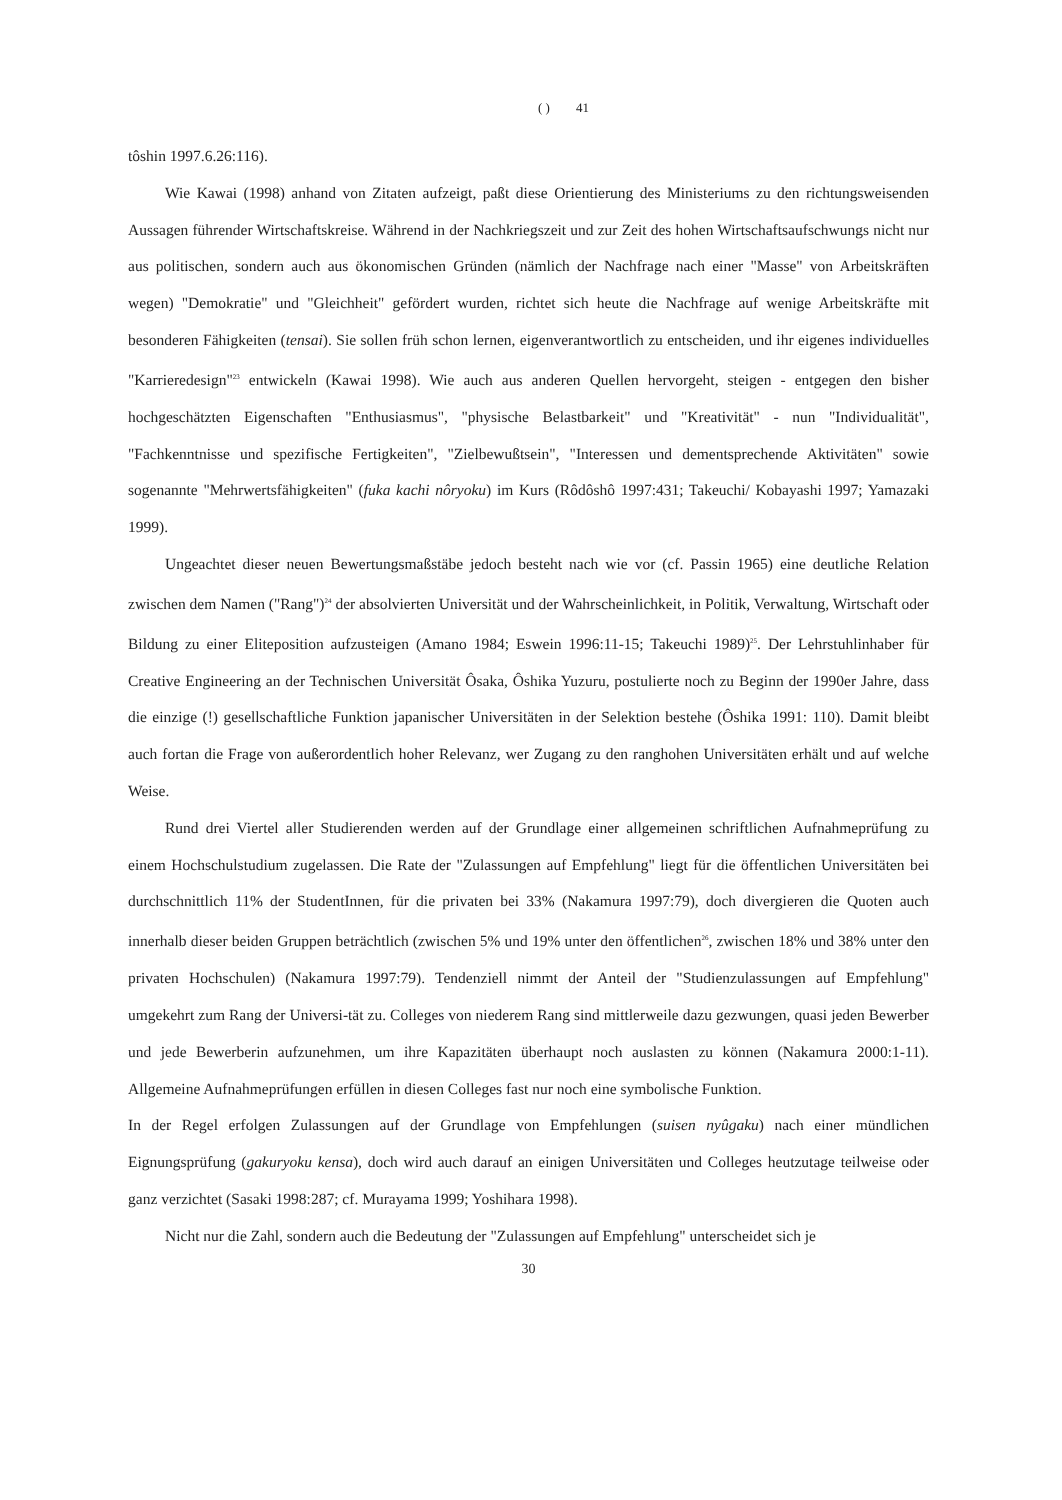( ) 41
tôshin 1997.6.26:116).
Wie Kawai (1998) anhand von Zitaten aufzeigt, paßt diese Orientierung des Ministeriums zu den richtungsweisenden Aussagen führender Wirtschaftskreise. Während in der Nachkriegszeit und zur Zeit des hohen Wirtschaftsaufschwungs nicht nur aus politischen, sondern auch aus ökonomischen Gründen (nämlich der Nachfrage nach einer "Masse" von Arbeitskräften wegen) "Demokratie" und "Gleichheit" gefördert wurden, richtet sich heute die Nachfrage auf wenige Arbeitskräfte mit besonderen Fähigkeiten (tensai). Sie sollen früh schon lernen, eigenverantwortlich zu entscheiden, und ihr eigenes individuelles "Karrieredesign"<sup>23</sup> entwickeln (Kawai 1998). Wie auch aus anderen Quellen hervorgeht, steigen - entgegen den bisher hochgeschätzten Eigenschaften "Enthusiasmus", "physische Belastbarkeit" und "Kreativität" - nun "Individualität", "Fachkenntnisse und spezifische Fertigkeiten", "Zielbewußtsein", "Interessen und dementsprechende Aktivitäten" sowie sogenannte "Mehrwertsfähigkeiten" (fuka kachi nôryoku) im Kurs (Rôdôshô 1997:431; Takeuchi/ Kobayashi 1997; Yamazaki 1999).
Ungeachtet dieser neuen Bewertungsmaßstäbe jedoch besteht nach wie vor (cf. Passin 1965) eine deutliche Relation zwischen dem Namen ("Rang")<sup>24</sup> der absolvierten Universität und der Wahrscheinlichkeit, in Politik, Verwaltung, Wirtschaft oder Bildung zu einer Eliteposition aufzusteigen (Amano 1984; Eswein 1996:11-15; Takeuchi 1989)<sup>25</sup>. Der Lehrstuhlinhaber für Creative Engineering an der Technischen Universität Ôsaka, Ôshika Yuzuru, postulierte noch zu Beginn der 1990er Jahre, dass die einzige (!) gesellschaftliche Funktion japanischer Universitäten in der Selektion bestehe (Ôshika 1991: 110). Damit bleibt auch fortan die Frage von außerordentlich hoher Relevanz, wer Zugang zu den ranghohen Universitäten erhält und auf welche Weise.
Rund drei Viertel aller Studierenden werden auf der Grundlage einer allgemeinen schriftlichen Aufnahmeprüfung zu einem Hochschulstudium zugelassen. Die Rate der "Zulassungen auf Empfehlung" liegt für die öffentlichen Universitäten bei durchschnittlich 11% der StudentInnen, für die privaten bei 33% (Nakamura 1997:79), doch divergieren die Quoten auch innerhalb dieser beiden Gruppen beträchtlich (zwischen 5% und 19% unter den öffentlichen<sup>26</sup>, zwischen 18% und 38% unter den privaten Hochschulen) (Nakamura 1997:79). Tendenziell nimmt der Anteil der "Studienzulassungen auf Empfehlung" umgekehrt zum Rang der Universi-tät zu. Colleges von niederem Rang sind mittlerweile dazu gezwungen, quasi jeden Bewerber und jede Bewerberin aufzunehmen, um ihre Kapazitäten überhaupt noch auslasten zu können (Nakamura 2000:1-11). Allgemeine Aufnahmeprüfungen erfüllen in diesen Colleges fast nur noch eine symbolische Funktion.
In der Regel erfolgen Zulassungen auf der Grundlage von Empfehlungen (suisen nyûgaku) nach einer mündlichen Eignungsprüfung (gakuryoku kensa), doch wird auch darauf an einigen Universitäten und Colleges heutzutage teilweise oder ganz verzichtet (Sasaki 1998:287; cf. Murayama 1999; Yoshihara 1998).
Nicht nur die Zahl, sondern auch die Bedeutung der "Zulassungen auf Empfehlung" unterscheidet sich je
30